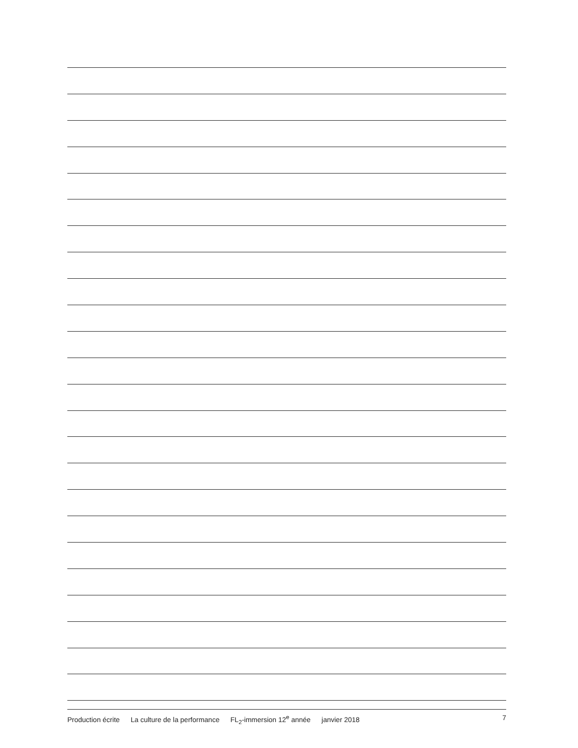Production écrite La culture de la performance FL<sub>2</sub>-immersion 12<sup>e</sup> année janvier 2018
7